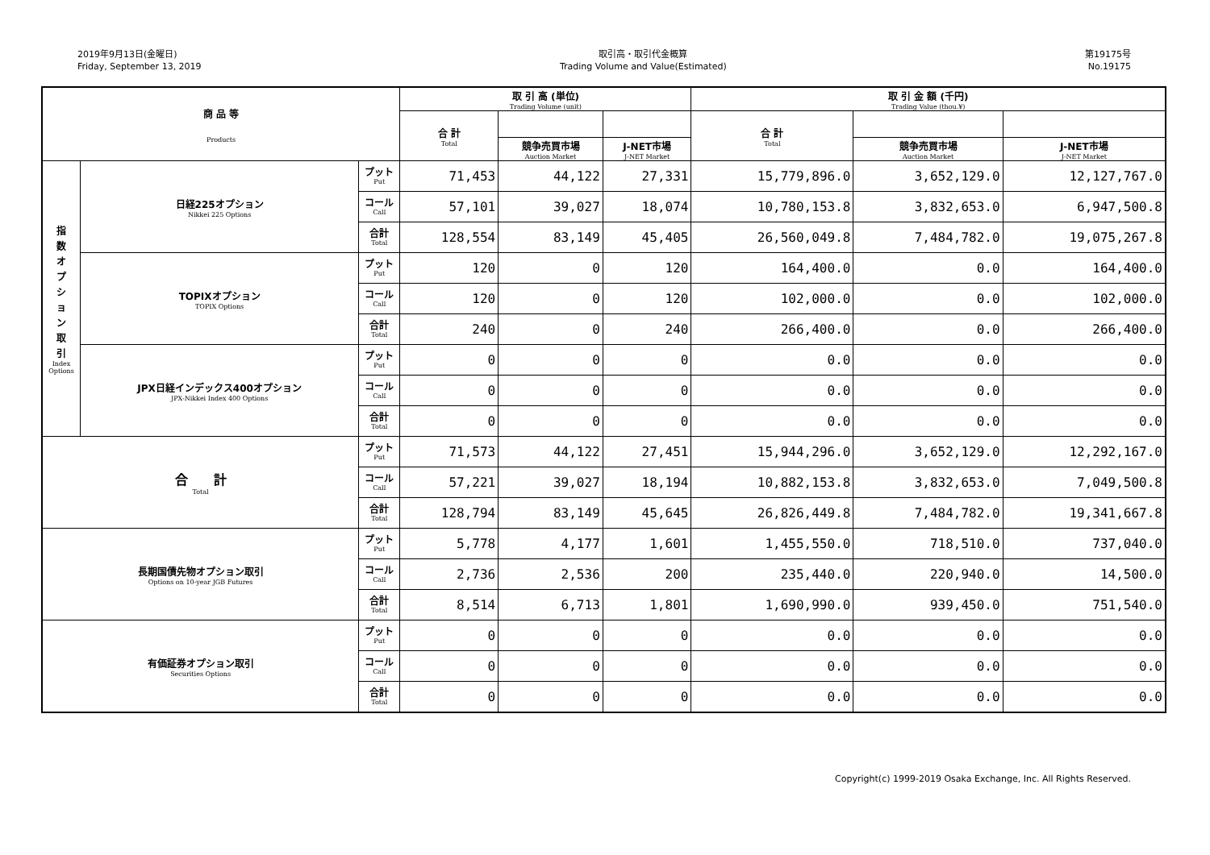2019年9月13日(金曜日)
Friday, September 13, 2019
取引高・取引代金概算
Trading Volume and Value(Estimated)
第19175号
No.19175
| 商 品 等 Products | | | 取 引 高 (単位) Trading Volume (unit) | | | 取 引 金 額 (千円) Trading Value (thou.¥) | | |
| --- | --- | --- | --- | --- | --- | --- | --- | --- |
| | | | 合 計 Total | | | 合 計 Total | | |
| | | | | 競争売買市場 Auction Market | J-NET市場 J-NET Market | | 競争売買市場 Auction Market | J-NET市場 J-NET Market |
| 指 数 オ プ シ ョ ン 取 引 Index Options | 日経225オプション Nikkei 225 Options | プット Put | 71,453 | 44,122 | 27,331 | 15,779,896.0 | 3,652,129.0 | 12,127,767.0 |
| | | コール Call | 57,101 | 39,027 | 18,074 | 10,780,153.8 | 3,832,653.0 | 6,947,500.8 |
| | | 合計 Total | 128,554 | 83,149 | 45,405 | 26,560,049.8 | 7,484,782.0 | 19,075,267.8 |
| | TOPIXオプション TOPIX Options | プット Put | 120 | 0 | 120 | 164,400.0 | 0.0 | 164,400.0 |
| | | コール Call | 120 | 0 | 120 | 102,000.0 | 0.0 | 102,000.0 |
| | | 合計 Total | 240 | 0 | 240 | 266,400.0 | 0.0 | 266,400.0 |
| | JPX日経インデックス400オプション JPX-Nikkei Index 400 Options | プット Put | 0 | 0 | 0 | 0.0 | 0.0 | 0.0 |
| | | コール Call | 0 | 0 | 0 | 0.0 | 0.0 | 0.0 |
| | | 合計 Total | 0 | 0 | 0 | 0.0 | 0.0 | 0.0 |
| 合 計 Total | | プット Put | 71,573 | 44,122 | 27,451 | 15,944,296.0 | 3,652,129.0 | 12,292,167.0 |
| | | コール Call | 57,221 | 39,027 | 18,194 | 10,882,153.8 | 3,832,653.0 | 7,049,500.8 |
| | | 合計 Total | 128,794 | 83,149 | 45,645 | 26,826,449.8 | 7,484,782.0 | 19,341,667.8 |
| 長期国債先物オプション取引 Options on 10-year JGB Futures | | プット Put | 5,778 | 4,177 | 1,601 | 1,455,550.0 | 718,510.0 | 737,040.0 |
| | | コール Call | 2,736 | 2,536 | 200 | 235,440.0 | 220,940.0 | 14,500.0 |
| | | 合計 Total | 8,514 | 6,713 | 1,801 | 1,690,990.0 | 939,450.0 | 751,540.0 |
| 有価証券オプション取引 Securities Options | | プット Put | 0 | 0 | 0 | 0.0 | 0.0 | 0.0 |
| | | コール Call | 0 | 0 | 0 | 0.0 | 0.0 | 0.0 |
| | | 合計 Total | 0 | 0 | 0 | 0.0 | 0.0 | 0.0 |
Copyright(c) 1999-2019 Osaka Exchange, Inc. All Rights Reserved.